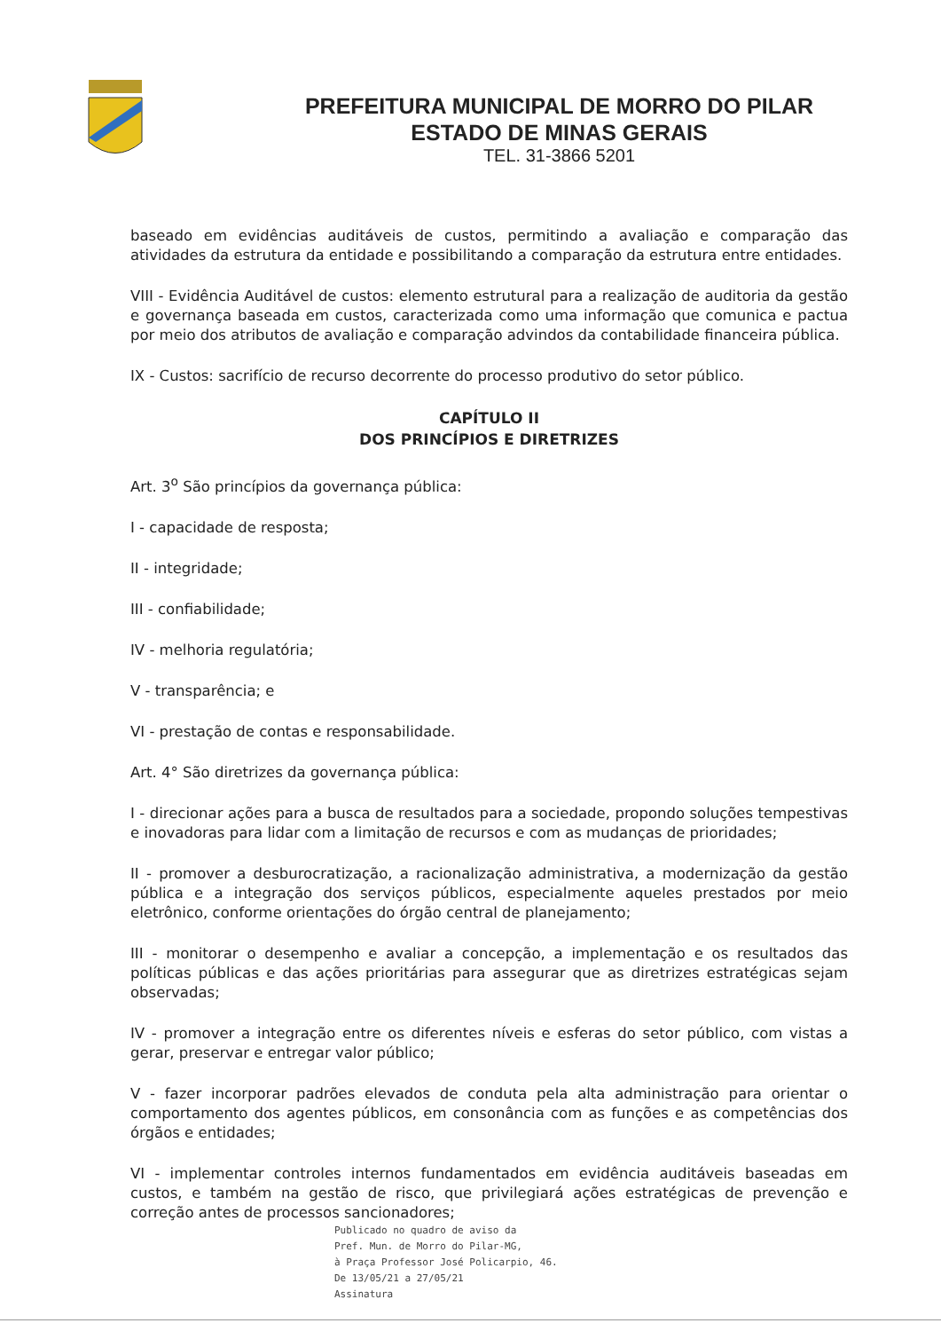PREFEITURA MUNICIPAL DE MORRO DO PILAR
ESTADO DE MINAS GERAIS
TEL. 31-3866 5201
baseado em evidências auditáveis de custos, permitindo a avaliação e comparação das atividades da estrutura da entidade e possibilitando a comparação da estrutura entre entidades.
VIII - Evidência Auditável de custos: elemento estrutural para a realização de auditoria da gestão e governança baseada em custos, caracterizada como uma informação que comunica e pactua por meio dos atributos de avaliação e comparação advindos da contabilidade financeira pública.
IX - Custos: sacrifício de recurso decorrente do processo produtivo do setor público.
CAPÍTULO II
DOS PRINCÍPIOS E DIRETRIZES
Art. 3<sup>o</sup> São princípios da governança pública:
I - capacidade de resposta;
II - integridade;
III - confiabilidade;
IV - melhoria regulatória;
V - transparência; e
VI - prestação de contas e responsabilidade.
Art. 4° São diretrizes da governança pública:
I - direcionar ações para a busca de resultados para a sociedade, propondo soluções tempestivas e inovadoras para lidar com a limitação de recursos e com as mudanças de prioridades;
II - promover a desburocratização, a racionalização administrativa, a modernização da gestão pública e a integração dos serviços públicos, especialmente aqueles prestados por meio eletrônico, conforme orientações do órgão central de planejamento;
III - monitorar o desempenho e avaliar a concepção, a implementação e os resultados das políticas públicas e das ações prioritárias para assegurar que as diretrizes estratégicas sejam observadas;
IV - promover a integração entre os diferentes níveis e esferas do setor público, com vistas a gerar, preservar e entregar valor público;
V - fazer incorporar padrões elevados de conduta pela alta administração para orientar o comportamento dos agentes públicos, em consonância com as funções e as competências dos órgãos e entidades;
VI - implementar controles internos fundamentados em evidência auditáveis baseadas em custos, e também na gestão de risco, que privilegiará ações estratégicas de prevenção e correção antes de processos sancionadores;
Publicado no quadro de aviso da
Pref. Mun. de Morro do Pilar-MG,
à Praça Professor José Policarpio, 46.
De 13/05/21 a 27/05/21
Assinatura